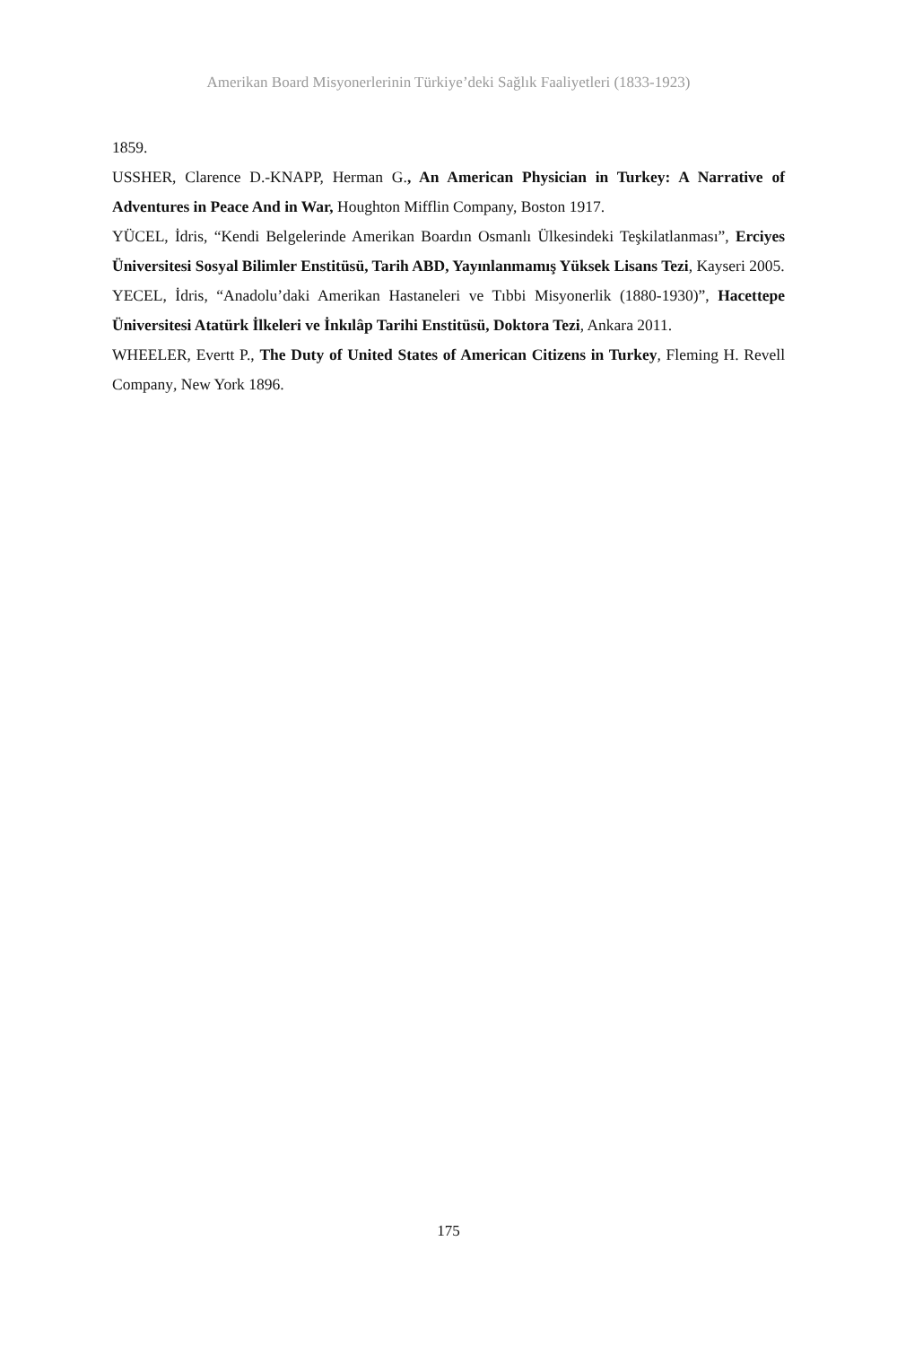Amerikan Board Misyonerlerinin Türkiye’deki Sağlık Faaliyetleri (1833-1923)
1859.
USSHER, Clarence D.-KNAPP, Herman G., An American Physician in Turkey: A Narrative of Adventures in Peace And in War, Houghton Mifflin Company, Boston 1917.
YÜCEL, İdris, “Kendi Belgelerinde Amerikan Boardın Osmanlı Ülkesindeki Teşkilatlanması”, Erciyes Üniversitesi Sosyal Bilimler Enstitüsü, Tarih ABD, Yayınlanmamış Yüksek Lisans Tezi, Kayseri 2005.
YECEL, İdris, “Anadolu’daki Amerikan Hastaneleri ve Tıbbi Misyonerlik (1880-1930)”, Hacettepe Üniversitesi Atatürk İlkeleri ve İnkılâp Tarihi Enstitüsü, Doktora Tezi, Ankara 2011.
WHEELER, Evertt P., The Duty of United States of American Citizens in Turkey, Fleming H. Revell Company, New York 1896.
175